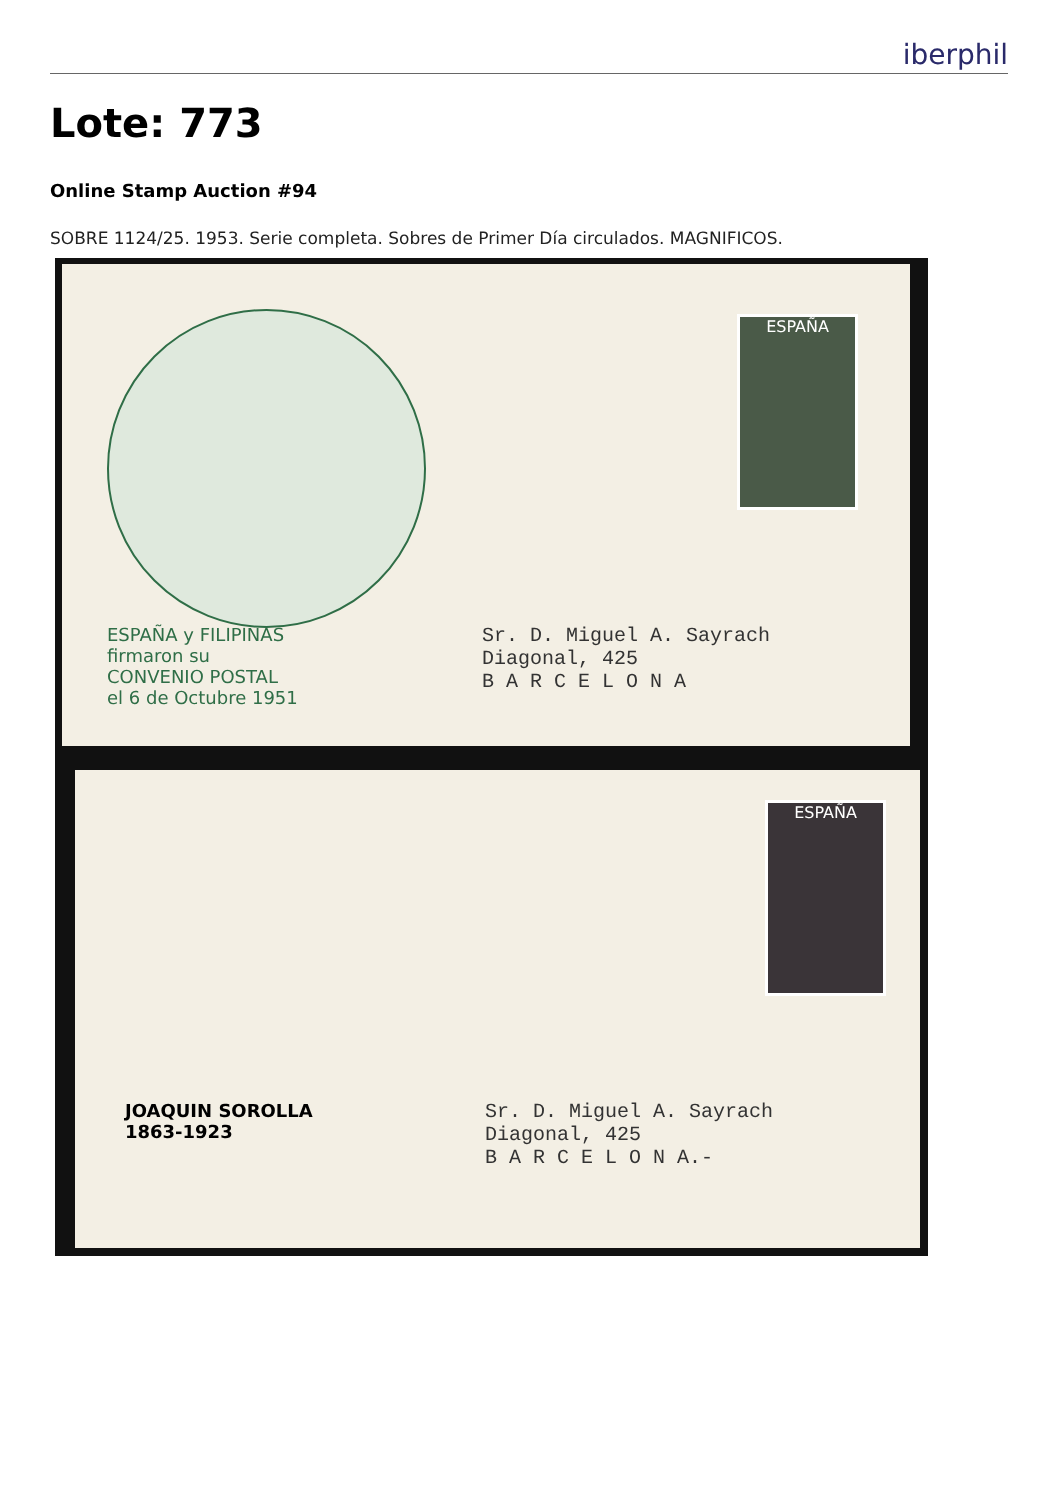iberphil
Lote: 773
Online Stamp Auction #94
SOBRE 1124/25. 1953. Serie completa. Sobres de Primer Día circulados. MAGNIFICOS.
ESPAÑA y FILIPINAS
firmaron su
CONVENIO POSTAL
el 6 de Octubre 1951
ESPAÑA
Sr. D. Miguel A. Sayrach
Diagonal, 425
B A R C E L O N A
JOAQUIN SOROLLA
1863-1923
ESPAÑA
Sr. D. Miguel A. Sayrach
Diagonal, 425
B A R C E L O N A.-